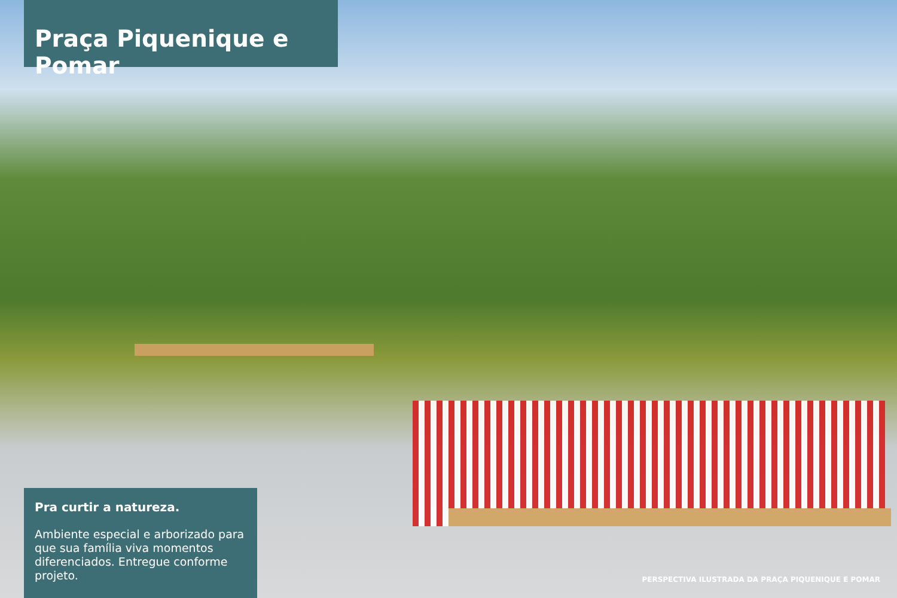Praça Piquenique e Pomar
Pra curtir a natureza.
Ambiente especial e arborizado para que sua família viva momentos diferenciados. Entregue conforme projeto.
PERSPECTIVA ILUSTRADA DA PRAÇA PIQUENIQUE E POMAR